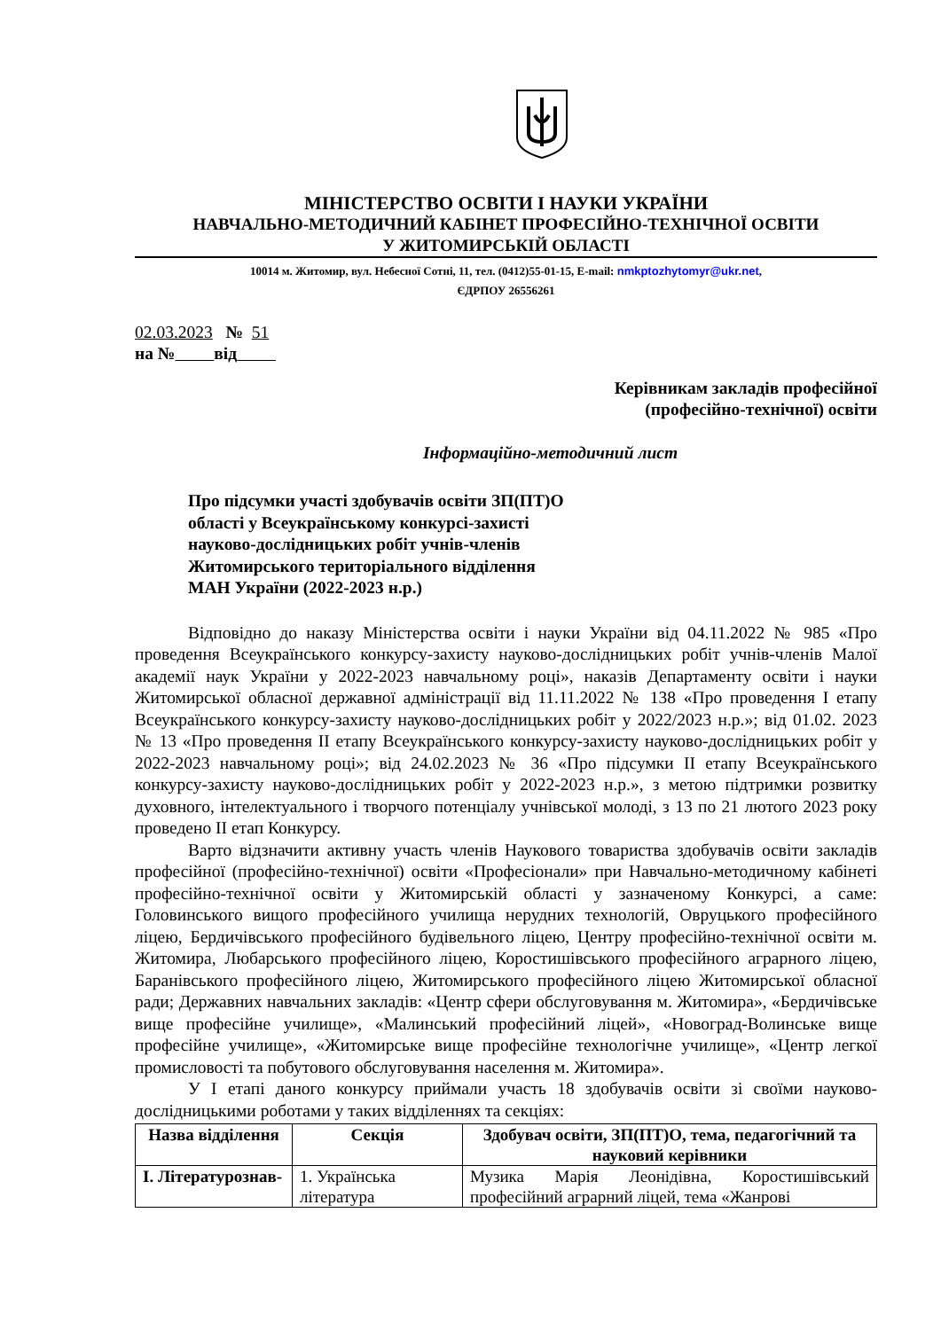МІНІСТЕРСТВО ОСВІТИ І НАУКИ УКРАЇНИ
НАВЧАЛЬНО-МЕТОДИЧНИЙ КАБІНЕТ ПРОФЕСІЙНО-ТЕХНІЧНОЇ ОСВІТИ
У ЖИТОМИРСЬКІЙ ОБЛАСТІ
10014 м. Житомир, вул. Небесної Сотні, 11, тел. (0412)55-01-15, E-mail: nmkptozhytomyr@ukr.net,
ЄДРПОУ 26556261
02.03.2023 № 51
на № від
Керівникам закладів професійної
(професійно-технічної) освіти
Інформаційно-методичний лист
Про підсумки участі здобувачів освіти ЗП(ПТ)О області у Всеукраїнському конкурсі-захисті науково-дослідницьких робіт учнів-членів Житомирського територіального відділення МАН України (2022-2023 н.р.)
Відповідно до наказу Міністерства освіти і науки України від 04.11.2022 № 985 «Про проведення Всеукраїнського конкурсу-захисту науково-дослідницьких робіт учнів-членів Малої академії наук України у 2022-2023 навчальному році», наказів Департаменту освіти і науки Житомирської обласної державної адміністрації від 11.11.2022 № 138 «Про проведення І етапу Всеукраїнського конкурсу-захисту науково-дослідницьких робіт у 2022/2023 н.р.»; від 01.02. 2023 № 13 «Про проведення ІІ етапу Всеукраїнського конкурсу-захисту науково-дослідницьких робіт у 2022-2023 навчальному році»; від 24.02.2023 № 36 «Про підсумки ІІ етапу Всеукраїнського конкурсу-захисту науково-дослідницьких робіт у 2022-2023 н.р.», з метою підтримки розвитку духовного, інтелектуального і творчого потенціалу учнівської молоді, з 13 по 21 лютого 2023 року проведено ІІ етап Конкурсу.
Варто відзначити активну участь членів Наукового товариства здобувачів освіти закладів професійної (професійно-технічної) освіти «Професіонали» при Навчально-методичному кабінеті професійно-технічної освіти у Житомирській області у зазначеному Конкурсі, а саме: Головинського вищого професійного училища нерудних технологій, Овруцького професійного ліцею, Бердичівського професійного будівельного ліцею, Центру професійно-технічної освіти м. Житомира, Любарського професійного ліцею, Коростишівського професійного аграрного ліцею, Баранівського професійного ліцею, Житомирського професійного ліцею Житомирської обласної ради; Державних навчальних закладів: «Центр сфери обслуговування м. Житомира», «Бердичівське вище професійне училище», «Малинський професійний ліцей», «Новоград-Волинське вище професійне училище», «Житомирське вище професійне технологічне училище», «Центр легкої промисловості та побутового обслуговування населення м. Житомира».
У І етапі даного конкурсу приймали участь 18 здобувачів освіти зі своїми науково-дослідницькими роботами у таких відділеннях та секціях:
| Назва відділення | Секція | Здобувач освіти, ЗП(ПТ)О, тема, педагогічний та науковий керівники |
| --- | --- | --- |
| І. Літературознав- | 1. Українська література | Музика Марія Леонідівна, Коростишівський професійний аграрний ліцей, тема «Жанрові |